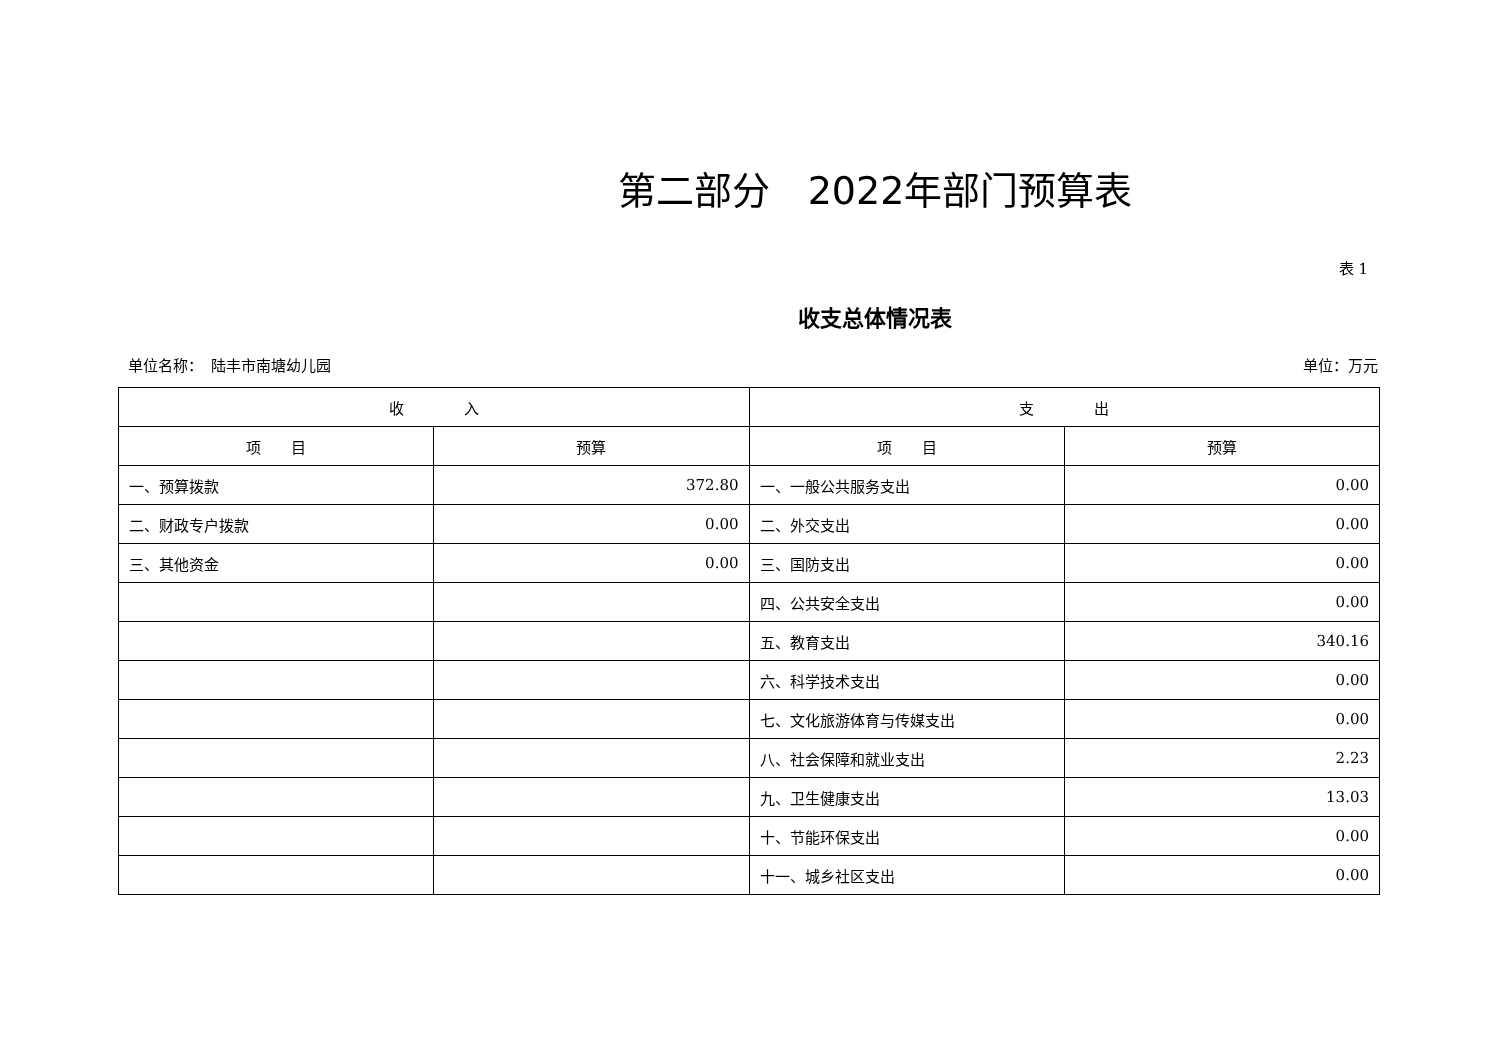第二部分　2022年部门预算表
表 1
收支总体情况表
单位名称：　陆丰市南塘幼儿园 单位：万元
| 收 入 | | 支 出 | |
| --- | --- | --- | --- |
| 项 目 | 预算 | 项 目 | 预算 |
| 一、预算拨款 | 372.80 | 一、一般公共服务支出 | 0.00 |
| 二、财政专户拨款 | 0.00 | 二、外交支出 | 0.00 |
| 三、其他资金 | 0.00 | 三、国防支出 | 0.00 |
| | | 四、公共安全支出 | 0.00 |
| | | 五、教育支出 | 340.16 |
| | | 六、科学技术支出 | 0.00 |
| | | 七、文化旅游体育与传媒支出 | 0.00 |
| | | 八、社会保障和就业支出 | 2.23 |
| | | 九、卫生健康支出 | 13.03 |
| | | 十、节能环保支出 | 0.00 |
| | | 十一、城乡社区支出 | 0.00 |